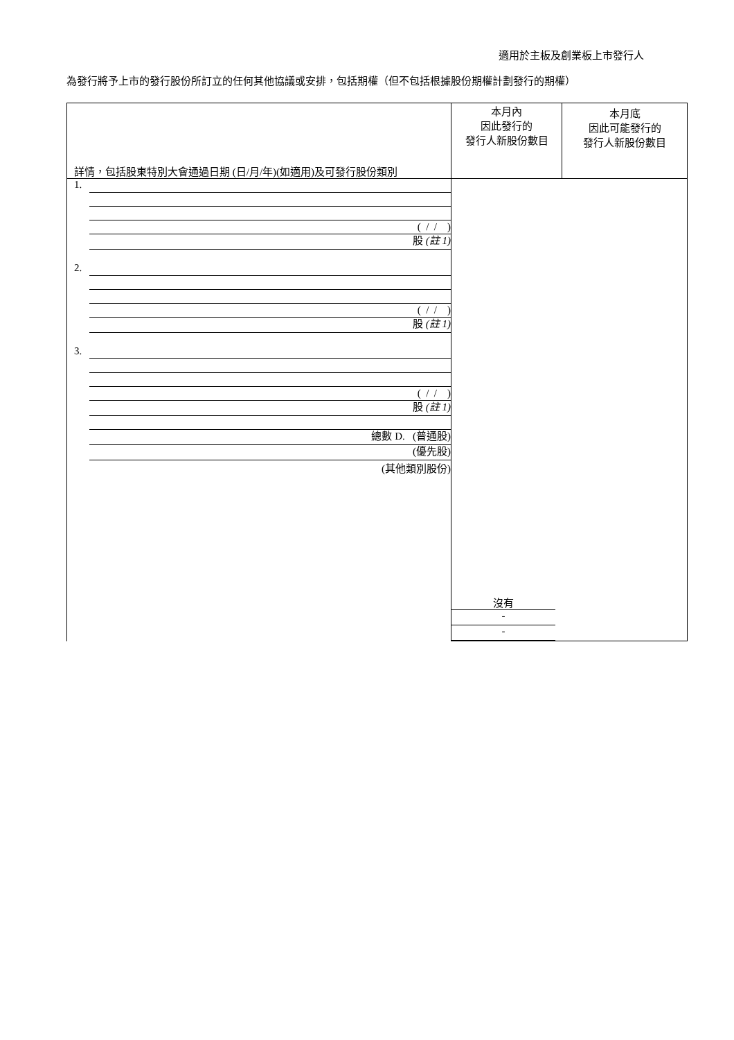適用於主板及創業板上市發行人
為發行將予上市的發行股份所訂立的任何其他協議或安排，包括期權（但不包括根據股份期權計劃發行的期權）
| 詳情，包括股東特別大會通過日期 (日/月/年)(如適用)及可發行股份類別 | 本月內 因此發行的 發行人新股份數目 | 本月底 因此可能發行的 發行人新股份數目 |
| --- | --- | --- |
| 1. ( / / ) 股 (註 1) 2. ( / / ) 股 (註 1) 3. ( / / ) 股 (註 1) 總數 D. (普通股) (優先股) (其他類別股份) | 沒有 - - | |